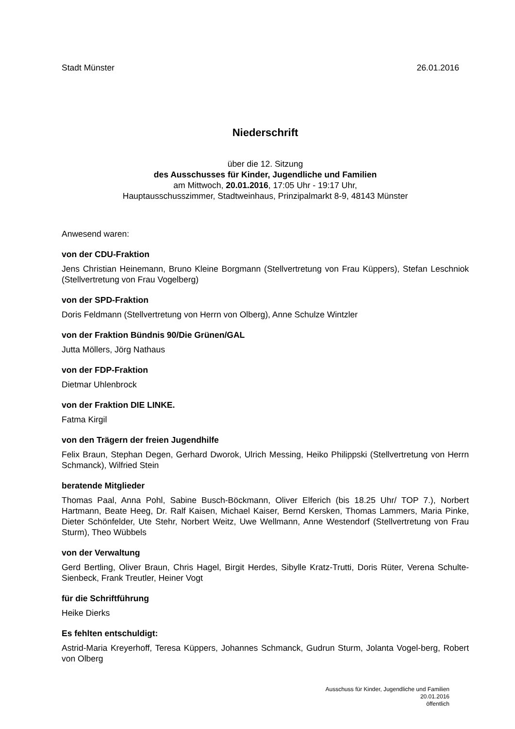Stadt Münster 26.01.2016
Niederschrift
über die 12. Sitzung
des Ausschusses für Kinder, Jugendliche und Familien
am Mittwoch, 20.01.2016, 17:05 Uhr - 19:17 Uhr,
Hauptausschusszimmer, Stadtweinhaus, Prinzipalmarkt 8-9, 48143 Münster
Anwesend waren:
von der CDU-Fraktion
Jens Christian Heinemann, Bruno Kleine Borgmann (Stellvertretung von Frau Küppers), Stefan Leschniok (Stellvertretung von Frau Vogelberg)
von der SPD-Fraktion
Doris Feldmann (Stellvertretung von Herrn von Olberg), Anne Schulze Wintzler
von der Fraktion Bündnis 90/Die Grünen/GAL
Jutta Möllers, Jörg Nathaus
von der FDP-Fraktion
Dietmar Uhlenbrock
von der Fraktion DIE LINKE.
Fatma Kirgil
von den Trägern der freien Jugendhilfe
Felix Braun, Stephan Degen, Gerhard Dworok, Ulrich Messing, Heiko Philippski (Stellvertretung von Herrn Schmanck), Wilfried Stein
beratende Mitglieder
Thomas Paal, Anna Pohl, Sabine Busch-Böckmann, Oliver Elferich (bis 18.25 Uhr/ TOP 7.), Norbert Hartmann, Beate Heeg, Dr. Ralf Kaisen, Michael Kaiser, Bernd Kersken, Thomas Lammers, Maria Pinke, Dieter Schönfelder, Ute Stehr, Norbert Weitz, Uwe Wellmann, Anne Westendorf (Stellvertretung von Frau Sturm), Theo Wübbels
von der Verwaltung
Gerd Bertling, Oliver Braun, Chris Hagel, Birgit Herdes, Sibylle Kratz-Trutti, Doris Rüter, Verena Schulte-Sienbeck, Frank Treutler, Heiner Vogt
für die Schriftführung
Heike Dierks
Es fehlten entschuldigt:
Astrid-Maria Kreyerhoff, Teresa Küppers, Johannes Schmanck, Gudrun Sturm, Jolanta Vogel-berg, Robert von Olberg
Ausschuss für Kinder, Jugendliche und Familien
20.01.2016
öffentlich